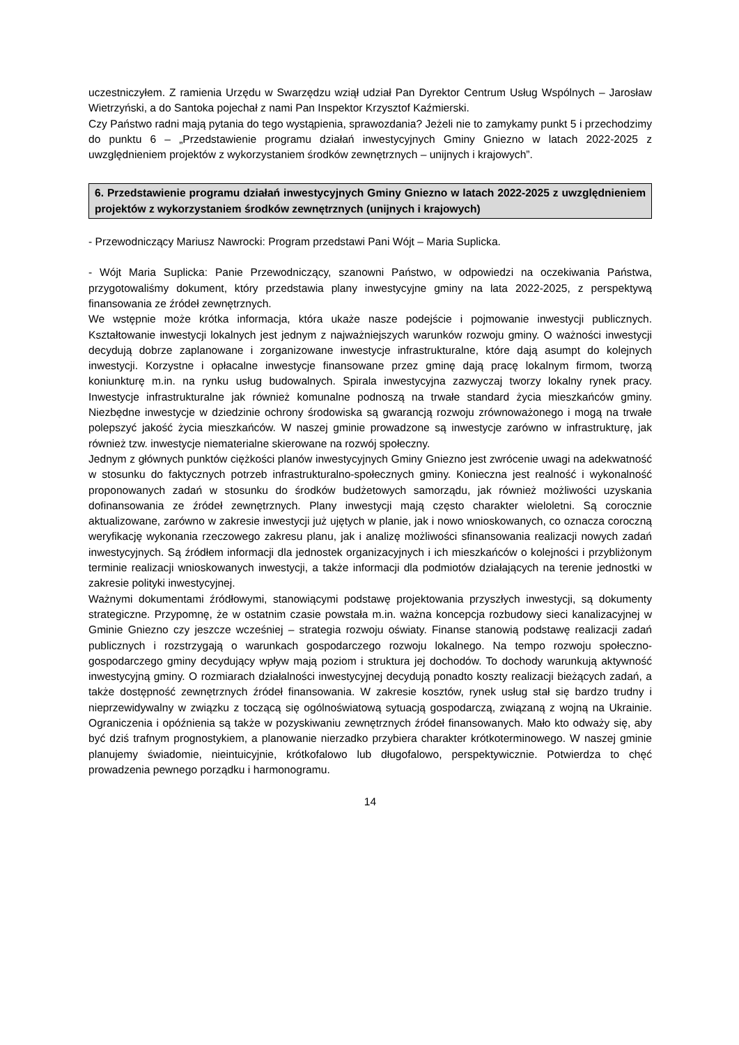uczestniczyłem. Z ramienia Urzędu w Swarzędzu wziął udział Pan Dyrektor Centrum Usług Wspólnych – Jarosław Wietrzyński, a do Santoka pojechał z nami Pan Inspektor Krzysztof Kaźmierski.
Czy Państwo radni mają pytania do tego wystąpienia, sprawozdania? Jeżeli nie to zamykamy punkt 5 i przechodzimy do punktu 6 – „Przedstawienie programu działań inwestycyjnych Gminy Gniezno w latach 2022-2025 z uwzględnieniem projektów z wykorzystaniem środków zewnętrznych – unijnych i krajowych”.
6. Przedstawienie programu działań inwestycyjnych Gminy Gniezno w latach 2022-2025 z uwzględnieniem projektów z wykorzystaniem środków zewnętrznych (unijnych i krajowych)
- Przewodniczący Mariusz Nawrocki: Program przedstawi Pani Wójt – Maria Suplicka.
- Wójt Maria Suplicka: Panie Przewodniczący, szanowni Państwo, w odpowiedzi na oczekiwania Państwa, przygotowaliśmy dokument, który przedstawia plany inwestycyjne gminy na lata 2022-2025, z perspektywą finansowania ze źródeł zewnętrznych.
We wstępnie może krótka informacja, która ukaże nasze podejście i pojmowanie inwestycji publicznych. Kształtowanie inwestycji lokalnych jest jednym z najważniejszych warunków rozwoju gminy. O ważności inwestycji decydują dobrze zaplanowane i zorganizowane inwestycje infrastrukturalne, które dają asumpt do kolejnych inwestycji. Korzystne i opłacalne inwestycje finansowane przez gminę dają pracę lokalnym firmom, tworzą koniunkturę m.in. na rynku usług budowalnych. Spirala inwestycyjna zazwyczaj tworzy lokalny rynek pracy. Inwestycje infrastrukturalne jak również komunalne podnoszą na trwałe standard życia mieszkańców gminy. Niezbędne inwestycje w dziedzinie ochrony środowiska są gwarancją rozwoju zrównoważonego i mogą na trwałe polepszyć jakość życia mieszkańców. W naszej gminie prowadzone są inwestycje zarówno w infrastrukturę, jak również tzw. inwestycje niematerialne skierowane na rozwój społeczny.
Jednym z głównych punktów ciężkości planów inwestycyjnych Gminy Gniezno jest zwrócenie uwagi na adekwatność w stosunku do faktycznych potrzeb infrastrukturalno-społecznych gminy. Konieczna jest realność i wykonalność proponowanych zadań w stosunku do środków budżetowych samorządu, jak również możliwości uzyskania dofinansowania ze źródeł zewnętrznych. Plany inwestycji mają często charakter wieloletni. Są corocznie aktualizowane, zarówno w zakresie inwestycji już ujętych w planie, jak i nowo wnioskowanych, co oznacza coroczną weryfikację wykonania rzeczowego zakresu planu, jak i analizę możliwości sfinansowania realizacji nowych zadań inwestycyjnych. Są źródłem informacji dla jednostek organizacyjnych i ich mieszkańców o kolejności i przybliżonym terminie realizacji wnioskowanych inwestycji, a także informacji dla podmiotów działających na terenie jednostki w zakresie polityki inwestycyjnej.
Ważnymi dokumentami źródłowymi, stanowiącymi podstawę projektowania przyszłych inwestycji, są dokumenty strategiczne. Przypomnę, że w ostatnim czasie powstała m.in. ważna koncepcja rozbudowy sieci kanalizacyjnej w Gminie Gniezno czy jeszcze wcześniej – strategia rozwoju oświaty. Finanse stanowią podstawę realizacji zadań publicznych i rozstrzygają o warunkach gospodarczego rozwoju lokalnego. Na tempo rozwoju społeczno-gospodarczego gminy decydujący wpływ mają poziom i struktura jej dochodów. To dochody warunkują aktywność inwestycyjną gminy. O rozmiarach działalności inwestycyjnej decydują ponadto koszty realizacji bieżących zadań, a także dostępność zewnętrznych źródeł finansowania. W zakresie kosztów, rynek usług stał się bardzo trudny i nieprzewidywalny w związku z toczącą się ogólnoświatową sytuacją gospodarczą, związaną z wojną na Ukrainie. Ograniczenia i opóźnienia są także w pozyskiwaniu zewnętrznych źródeł finansowanych. Mało kto odważy się, aby być dziś trafnym prognostykiem, a planowanie nierzadko przybiera charakter krótkoterminowego. W naszej gminie planujemy świadomie, nieintuicyjnie, krótkofalowo lub długofalowo, perspektywicznie. Potwierdza to chęć prowadzenia pewnego porządku i harmonogramu.
14